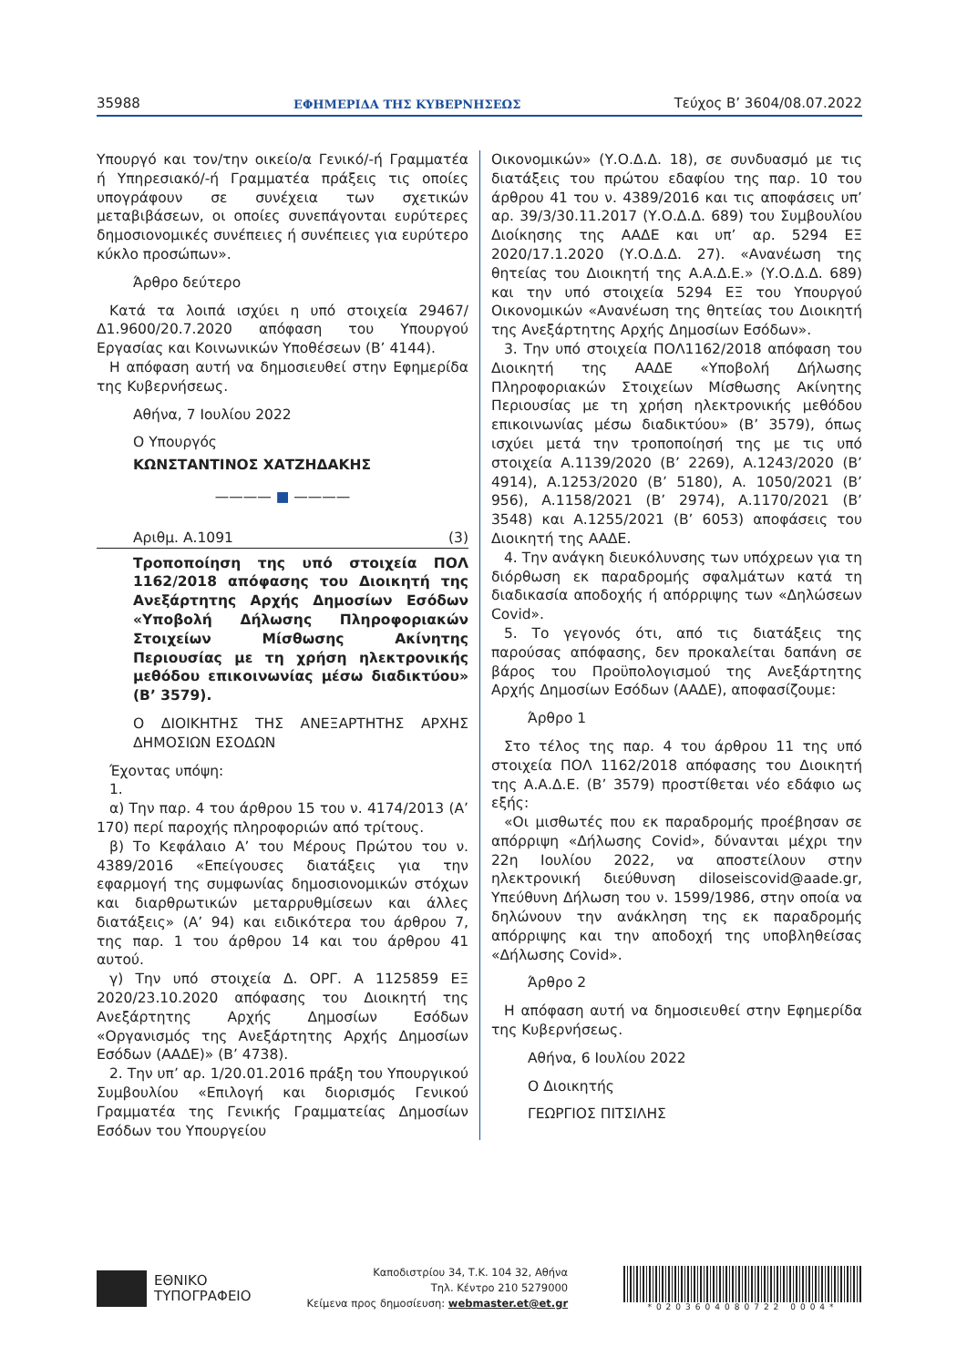35988 ΕΦΗΜΕΡΙΔΑ ΤΗΣ ΚΥΒΕΡΝΗΣΕΩΣ Τεύχος B’ 3604/08.07.2022
Υπουργό και τον/την οικείο/α Γενικό/-ή Γραμματέα ή Υπηρεσιακό/-ή Γραμματέα πράξεις τις οποίες υπογράφουν σε συνέχεια των σχετικών μεταβιβάσεων, οι οποίες συνεπάγονται ευρύτερες δημοσιονομικές συνέπειες ή συνέπειες για ευρύτερο κύκλο προσώπων».
Άρθρο δεύτερο
Κατά τα λοιπά ισχύει η υπό στοιχεία 29467/Δ1.9600/20.7.2020 απόφαση του Υπουργού Εργασίας και Κοινωνικών Υποθέσεων (Β’ 4144).
Η απόφαση αυτή να δημοσιευθεί στην Εφημερίδα της Κυβερνήσεως.
Αθήνα, 7 Ιουλίου 2022
Ο Υπουργός
ΚΩΝΣΤΑΝΤΙΝΟΣ ΧΑΤΖΗΔΑΚΗΣ
———— ■ ————
Αριθμ. Α.1091 (3)
Τροποποίηση της υπό στοιχεία ΠΟΛ 1162/2018 απόφασης του Διοικητή της Ανεξάρτητης Αρχής Δημοσίων Εσόδων «Υποβολή Δήλωσης Πληροφοριακών Στοιχείων Μίσθωσης Ακίνητης Περιουσίας με τη χρήση ηλεκτρονικής μεθόδου επικοινωνίας μέσω διαδικτύου» (Β’ 3579).
Ο ΔΙΟΙΚΗΤΗΣ ΤΗΣ ΑΝΕΞΑΡΤΗΤΗΣ ΑΡΧΗΣ ΔΗΜΟΣΙΩΝ ΕΣΟΔΩΝ
Έχοντας υπόψη:
1.
α) Την παρ. 4 του άρθρου 15 του ν. 4174/2013 (Α’ 170) περί παροχής πληροφοριών από τρίτους.
β) Το Κεφάλαιο Α’ του Μέρους Πρώτου του ν. 4389/2016 «Επείγουσες διατάξεις για την εφαρμογή της συμφωνίας δημοσιονομικών στόχων και διαρθρωτικών μεταρρυθμίσεων και άλλες διατάξεις» (Α’ 94) και ειδικότερα του άρθρου 7, της παρ. 1 του άρθρου 14 και του άρθρου 41 αυτού.
γ) Την υπό στοιχεία Δ. ΟΡΓ. Α 1125859 ΕΞ 2020/23.10.2020 απόφασης του Διοικητή της Ανεξάρτητης Αρχής Δημοσίων Εσόδων «Οργανισμός της Ανεξάρτητης Αρχής Δημοσίων Εσόδων (ΑΑΔΕ)» (Β’ 4738).
2. Την υπ’ αρ. 1/20.01.2016 πράξη του Υπουργικού Συμβουλίου «Επιλογή και διορισμός Γενικού Γραμματέα της Γενικής Γραμματείας Δημοσίων Εσόδων του Υπουργείου
Οικονομικών» (Υ.Ο.Δ.Δ. 18), σε συνδυασμό με τις διατάξεις του πρώτου εδαφίου της παρ. 10 του άρθρου 41 του ν. 4389/2016 και τις αποφάσεις υπ’ αρ. 39/3/30.11.2017 (Υ.Ο.Δ.Δ. 689) του Συμβουλίου Διοίκησης της ΑΑΔΕ και υπ’ αρ. 5294 ΕΞ 2020/17.1.2020 (Υ.Ο.Δ.Δ. 27). «Ανανέωση της θητείας του Διοικητή της Α.Α.Δ.Ε.» (Υ.Ο.Δ.Δ. 689) και την υπό στοιχεία 5294 ΕΞ του Υπουργού Οικονομικών «Ανανέωση της θητείας του Διοικητή της Ανεξάρτητης Αρχής Δημοσίων Εσόδων».
3. Την υπό στοιχεία ΠΟΛ1162/2018 απόφαση του Διοικητή της ΑΑΔΕ «Υποβολή Δήλωσης Πληροφοριακών Στοιχείων Μίσθωσης Ακίνητης Περιουσίας με τη χρήση ηλεκτρονικής μεθόδου επικοινωνίας μέσω διαδικτύου» (Β’ 3579), όπως ισχύει μετά την τροποποίησή της με τις υπό στοιχεία Α.1139/2020 (Β’ 2269), Α.1243/2020 (Β’ 4914), Α.1253/2020 (Β’ 5180), Α. 1050/2021 (Β’ 956), Α.1158/2021 (Β’ 2974), Α.1170/2021 (Β’ 3548) και Α.1255/2021 (Β’ 6053) αποφάσεις του Διοικητή της ΑΑΔΕ.
4. Την ανάγκη διευκόλυνσης των υπόχρεων για τη διόρθωση εκ παραδρομής σφαλμάτων κατά τη διαδικασία αποδοχής ή απόρριψης των «Δηλώσεων Covid».
5. Το γεγονός ότι, από τις διατάξεις της παρούσας απόφασης, δεν προκαλείται δαπάνη σε βάρος του Προϋπολογισμού της Ανεξάρτητης Αρχής Δημοσίων Εσόδων (ΑΑΔΕ), αποφασίζουμε:
Άρθρο 1
Στο τέλος της παρ. 4 του άρθρου 11 της υπό στοιχεία ΠΟΛ 1162/2018 απόφασης του Διοικητή της Α.Α.Δ.Ε. (Β’ 3579) προστίθεται νέο εδάφιο ως εξής:
«Οι μισθωτές που εκ παραδρομής προέβησαν σε απόρριψη «Δήλωσης Covid», δύνανται μέχρι την 22η Ιουλίου 2022, να αποστείλουν στην ηλεκτρονική διεύθυνση diloseiscovid@aade.gr, Υπεύθυνη Δήλωση του ν. 1599/1986, στην οποία να δηλώνουν την ανάκληση της εκ παραδρομής απόρριψης και την αποδοχή της υποβληθείσας «Δήλωσης Covid».
Άρθρο 2
Η απόφαση αυτή να δημοσιευθεί στην Εφημερίδα της Κυβερνήσεως.
Αθήνα, 6 Ιουλίου 2022
Ο Διοικητής
ΓΕΩΡΓΙΟΣ ΠΙΤΣΙΛΗΣ
ΕΘΝΙΚΟ
ΤΥΠΟΓΡΑΦΕΙΟ
Καποδιστρίου 34, Τ.Κ. 104 32, Αθήνα
Τηλ. Κέντρο 210 5279000
Κείμενα προς δημοσίευση: webmaster.et@et.gr
*0203604080722 0004*